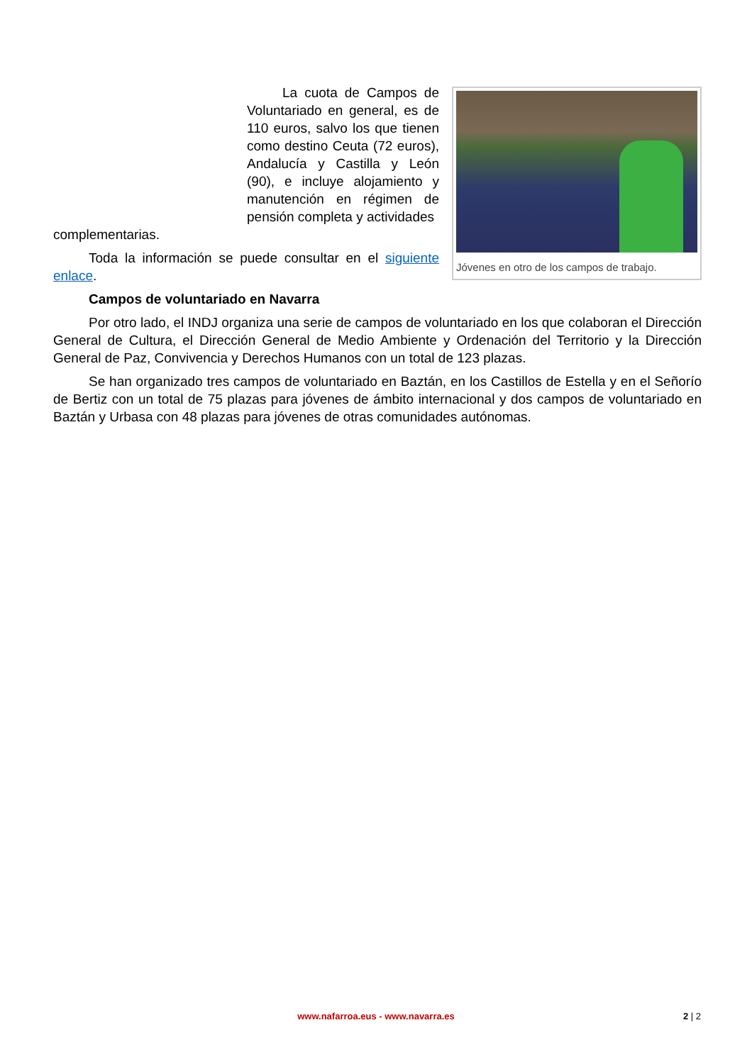Jóvenes en otro de los campos de trabajo.
La cuota de Campos de Voluntariado en general, es de 110 euros, salvo los que tienen como destino Ceuta (72 euros), Andalucía y Castilla y León (90), e incluye alojamiento y manutención en régimen de pensión completa y actividades
complementarias.
Toda la información se puede consultar en el siguiente enlace.
Campos de voluntariado en Navarra
Por otro lado, el INDJ organiza una serie de campos de voluntariado en los que colaboran el Dirección General de Cultura, el Dirección General de Medio Ambiente y Ordenación del Territorio y la Dirección General de Paz, Convivencia y Derechos Humanos con un total de 123 plazas.
Se han organizado tres campos de voluntariado en Baztán, en los Castillos de Estella y en el Señorío de Bertiz con un total de 75 plazas para jóvenes de ámbito internacional y dos campos de voluntariado en Baztán y Urbasa con 48 plazas para jóvenes de otras comunidades autónomas.
www.nafarroa.eus - www.navarra.es
2 | 2